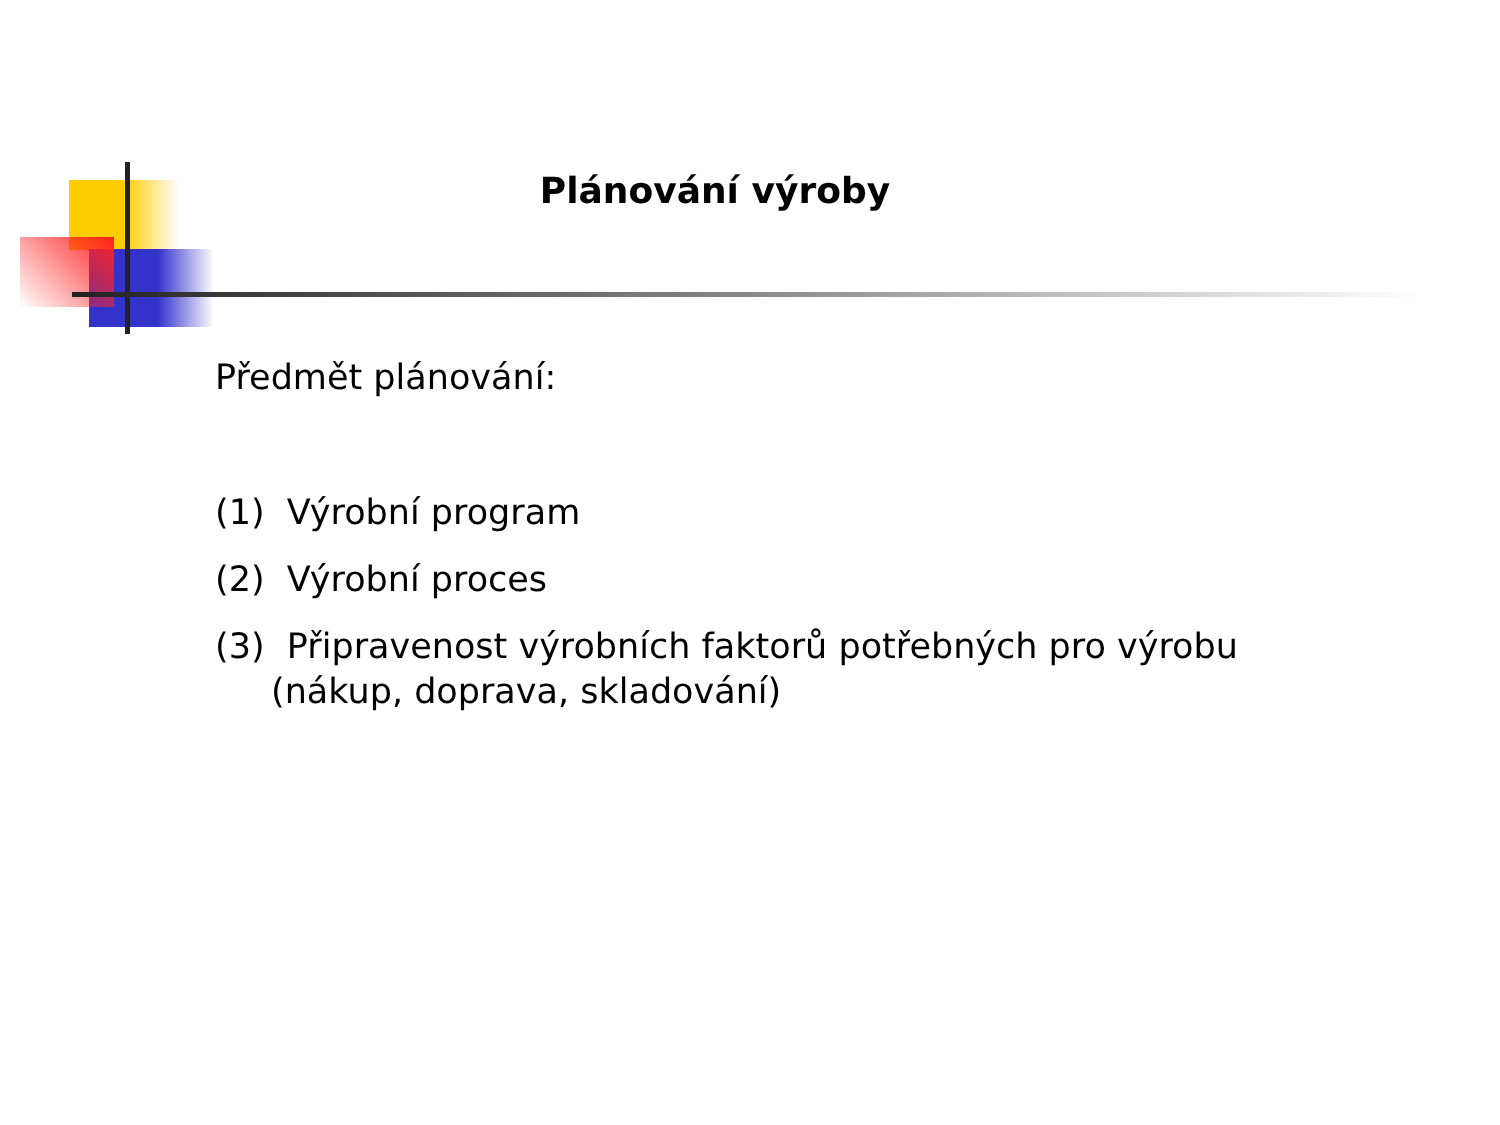Plánování výroby
Předmět plánování:
(1) Výrobní program
(2) Výrobní proces
(3) Připravenost výrobních faktorů potřebných pro výrobu (nákup, doprava, skladování)